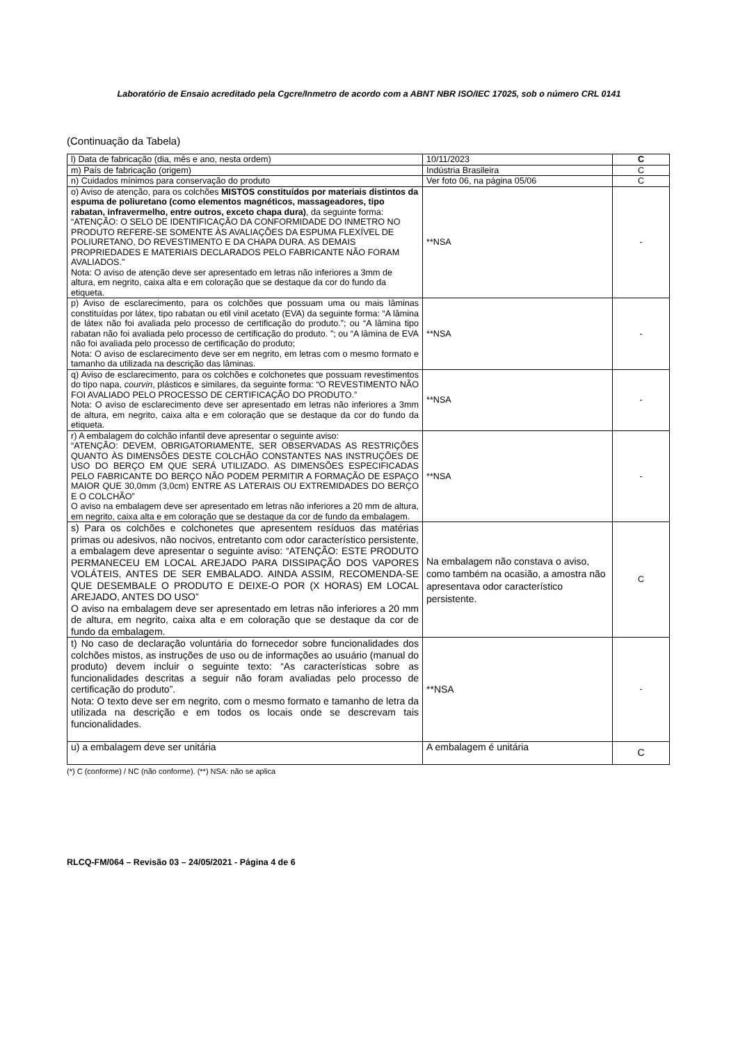Laboratório de Ensaio acreditado pela Cgcre/Inmetro de acordo com a ABNT NBR ISO/IEC 17025, sob o número CRL 0141
(Continuação da Tabela)
| l) Data de fabricação (dia, mês e ano, nesta ordem) | 10/11/2023 | C |
| m) País de fabricação (origem) | Indústria Brasileira | C |
| n) Cuidados mínimos para conservação do produto | Ver foto 06, na página 05/06 | C |
| o) Aviso de atenção, para os colchões MISTOS constituídos por materiais distintos da espuma de poliuretano (como elementos magnéticos, massageadores, tipo rabatan, infravermelho, entre outros, exceto chapa dura) , da seguinte forma: “ATENÇÃO: O SELO DE IDENTIFICAÇÃO DA CONFORMIDADE DO INMETRO NO PRODUTO REFERE-SE SOMENTE ÀS AVALIAÇÕES DA ESPUMA FLEXÍVEL DE POLIURETANO, DO REVESTIMENTO E DA CHAPA DURA. AS DEMAIS PROPRIEDADES E MATERIAIS DECLARADOS PELO FABRICANTE NÃO FORAM AVALIADOS." Nota: O aviso de atenção deve ser apresentado em letras não inferiores a 3mm de altura, em negrito, caixa alta e em coloração que se destaque da cor do fundo da etiqueta. | **NSA | - |
| p) Aviso de esclarecimento, para os colchões que possuam uma ou mais lâminas constituídas por látex, tipo rabatan ou etil vinil acetato (EVA) da seguinte forma: “A lâmina de látex não foi avaliada pelo processo de certificação do produto.”; ou “A lâmina tipo rabatan não foi avaliada pelo processo de certificação do produto. ”; ou “A lâmina de EVA não foi avaliada pelo processo de certificação do produto; Nota: O aviso de esclarecimento deve ser em negrito, em letras com o mesmo formato e tamanho da utilizada na descrição das lâminas. | **NSA | - |
| q) Aviso de esclarecimento, para os colchões e colchonetes que possuam revestimentos do tipo napa, courvin , plásticos e similares, da seguinte forma: “O REVESTIMENTO NÃO FOI AVALIADO PELO PROCESSO DE CERTIFICAÇÃO DO PRODUTO.” Nota: O aviso de esclarecimento deve ser apresentado em letras não inferiores a 3mm de altura, em negrito, caixa alta e em coloração que se destaque da cor do fundo da etiqueta. | **NSA | - |
| r) A embalagem do colchão infantil deve apresentar o seguinte aviso: “ATENÇÃO: DEVEM, OBRIGATORIAMENTE, SER OBSERVADAS AS RESTRIÇÕES QUANTO ÀS DIMENSÕES DESTE COLCHÃO CONSTANTES NAS INSTRUÇÕES DE USO DO BERÇO EM QUE SERÁ UTILIZADO. AS DIMENSÕES ESPECIFICADAS PELO FABRICANTE DO BERÇO NÃO PODEM PERMITIR A FORMAÇÃO DE ESPAÇO MAIOR QUE 30,0mm (3,0cm) ENTRE AS LATERAIS OU EXTREMIDADES DO BERÇO E O COLCHÃO” O aviso na embalagem deve ser apresentado em letras não inferiores a 20 mm de altura, em negrito, caixa alta e em coloração que se destaque da cor de fundo da embalagem. | **NSA | - |
| s) Para os colchões e colchonetes que apresentem resíduos das matérias primas ou adesivos, não nocivos, entretanto com odor característico persistente, a embalagem deve apresentar o seguinte aviso: “ATENÇÃO: ESTE PRODUTO PERMANECEU EM LOCAL AREJADO PARA DISSIPAÇÃO DOS VAPORES VOLÁTEIS, ANTES DE SER EMBALADO. AINDA ASSIM, RECOMENDA-SE QUE DESEMBALE O PRODUTO E DEIXE-O POR (X HORAS) EM LOCAL AREJADO, ANTES DO USO” O aviso na embalagem deve ser apresentado em letras não inferiores a 20 mm de altura, em negrito, caixa alta e em coloração que se destaque da cor de fundo da embalagem. | Na embalagem não constava o aviso, como também na ocasião, a amostra não apresentava odor característico persistente. | C |
| t) No caso de declaração voluntária do fornecedor sobre funcionalidades dos colchões mistos, as instruções de uso ou de informações ao usuário (manual do produto) devem incluir o seguinte texto: “As características sobre as funcionalidades descritas a seguir não foram avaliadas pelo processo de certificação do produto”. Nota: O texto deve ser em negrito, com o mesmo formato e tamanho de letra da utilizada na descrição e em todos os locais onde se descrevam tais funcionalidades. | **NSA | - |
| u) a embalagem deve ser unitária | A embalagem é unitária | C |
(*) C (conforme) / NC (não conforme). (**) NSA: não se aplica
RLCQ-FM/064 – Revisão 03 – 24/05/2021 - Página 4 de 6